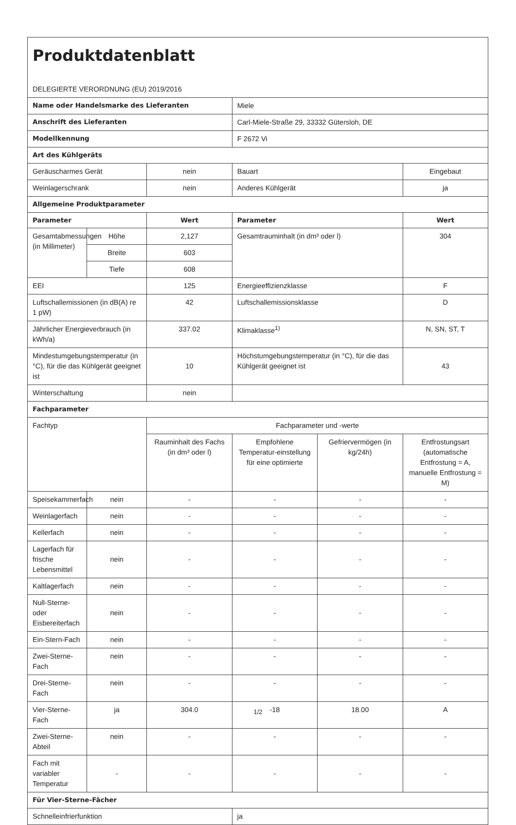| Produktdatenblatt DELEGIERTE VERORDNUNG (EU) 2019/2016 | | | | | |
| Name oder Handelsmarke des Lieferanten | | | Miele | | |
| Anschrift des Lieferanten | | | Carl-Miele-Straße 29, 33332 Gütersloh, DE | | |
| Modellkennung | | | F 2672 Vi | | |
| Art des Kühlgeräts | | | | | |
| Geräuscharmes Gerät | | nein | Bauart | | Eingebaut |
| Weinlagerschrank | | nein | Anderes Kühlgerät | | ja |
| Allgemeine Produktparameter | | | | | |
| Parameter | | Wert | Parameter | | Wert |
| Gesamtabmessungen (in Millimeter) | Höhe | 2,127 | Gesamtrauminhalt (in dm³ oder l) | | 304 |
| | Breite | 603 | | | |
| | Tiefe | 608 | | | |
| EEI | | 125 | Energieeffizienzklasse | | F |
| Luftschallemissionen (in dB(A) re 1 pW) | | 42 | Luftschallemissionsklasse | | D |
| Jährlicher Energieverbrauch (in kWh/a) | | 337.02 | Klimaklasse<sup>1)</sup> | | N, SN, ST, T |
| Mindestumgebungstemperatur (in °C), für die das Kühlgerät geeignet ist | | 10 | Höchstumgebungstemperatur (in °C), für die das Kühlgerät geeignet ist | | 43 |
| Winterschaltung | | nein | | | |
| Fachparameter | | | | | |
| Fachtyp | | Fachparameter und -werte | | | |
| | | Rauminhalt des Fachs (in dm³ oder l) | Empfohlene Temperatur-einstellung für eine optimierte | Gefriervermögen (in kg/24h) | Entfrostungsart (automatische Entfrostung = A, manuelle Entfrostung = M) |
| Speisekammerfach | nein | - | - | - | - |
| Weinlagerfach | nein | - | - | - | - |
| Kellerfach | nein | - | - | - | - |
| Lagerfach für frische Lebensmittel | nein | - | - | - | - |
| Kaltlagerfach | nein | - | - | - | - |
| Null-Sterne- oder Eisbereiterfach | nein | - | - | - | - |
| Ein-Stern-Fach | nein | - | - | - | - |
| Zwei-Sterne-Fach | nein | - | - | - | - |
| Drei-Sterne-Fach | nein | - | - | - | - |
| Vier-Sterne-Fach | ja | 304.0 | -18 | 18.00 | A |
| Zwei-Sterne-Abteil | nein | - | - | - | - |
| Fach mit variabler Temperatur | - | - | - | - | - |
| Für Vier-Sterne-Fächer | | | | | |
| Schnelleinfrierfunktion | | | ja | | |
1/2